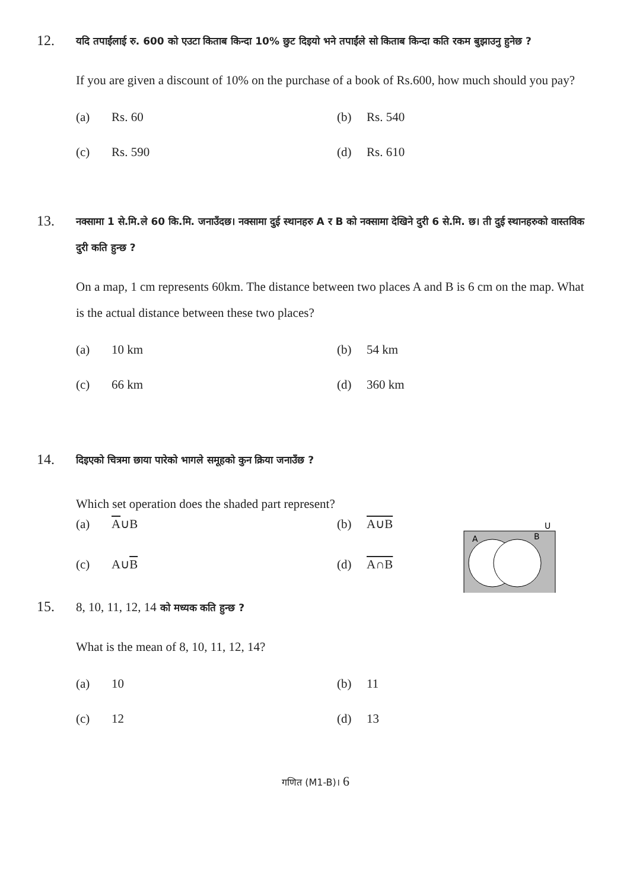12.
यदि तपाईंलाई रु. 600 को एउटा किताब किन्दा 10% छुट दिइयो भने तपाईंले सो किताब किन्दा कति रकम बुझाउनु हुनेछ ?
If you are given a discount of 10% on the purchase of a book of Rs.600, how much should you pay?
(a) Rs. 60
(b) Rs. 540
(c) Rs. 590
(d) Rs. 610
13.
नक्सामा 1 से.मि.ले 60 कि.मि. जनाउँदछ। नक्सामा दुई स्थानहरु A र B को नक्सामा देखिने दुरी 6 से.मि. छ। ती दुई स्थानहरुको वास्तविक दुरी कति हुन्छ ?
On a map, 1 cm represents 60km. The distance between two places A and B is 6 cm on the map. What is the actual distance between these two places?
(a) 10 km
(b) 54 km
(c) 66 km
(d) 360 km
14.
दिइएको चित्रमा छाया पारेको भागले समूहको कुन क्रिया जनाउँछ ?
Which set operation does the shaded part represent?
(a) A∪B
(b) A∪B
(c) A∪B
(d) A∩B
U
A
B
15.
8, 10, 11, 12, 14 को मध्यक कति हुन्छ ?
What is the mean of 8, 10, 11, 12, 14?
(a) 10
(b) 11
(c) 12
(d) 13
गणित (M1-B)। 6